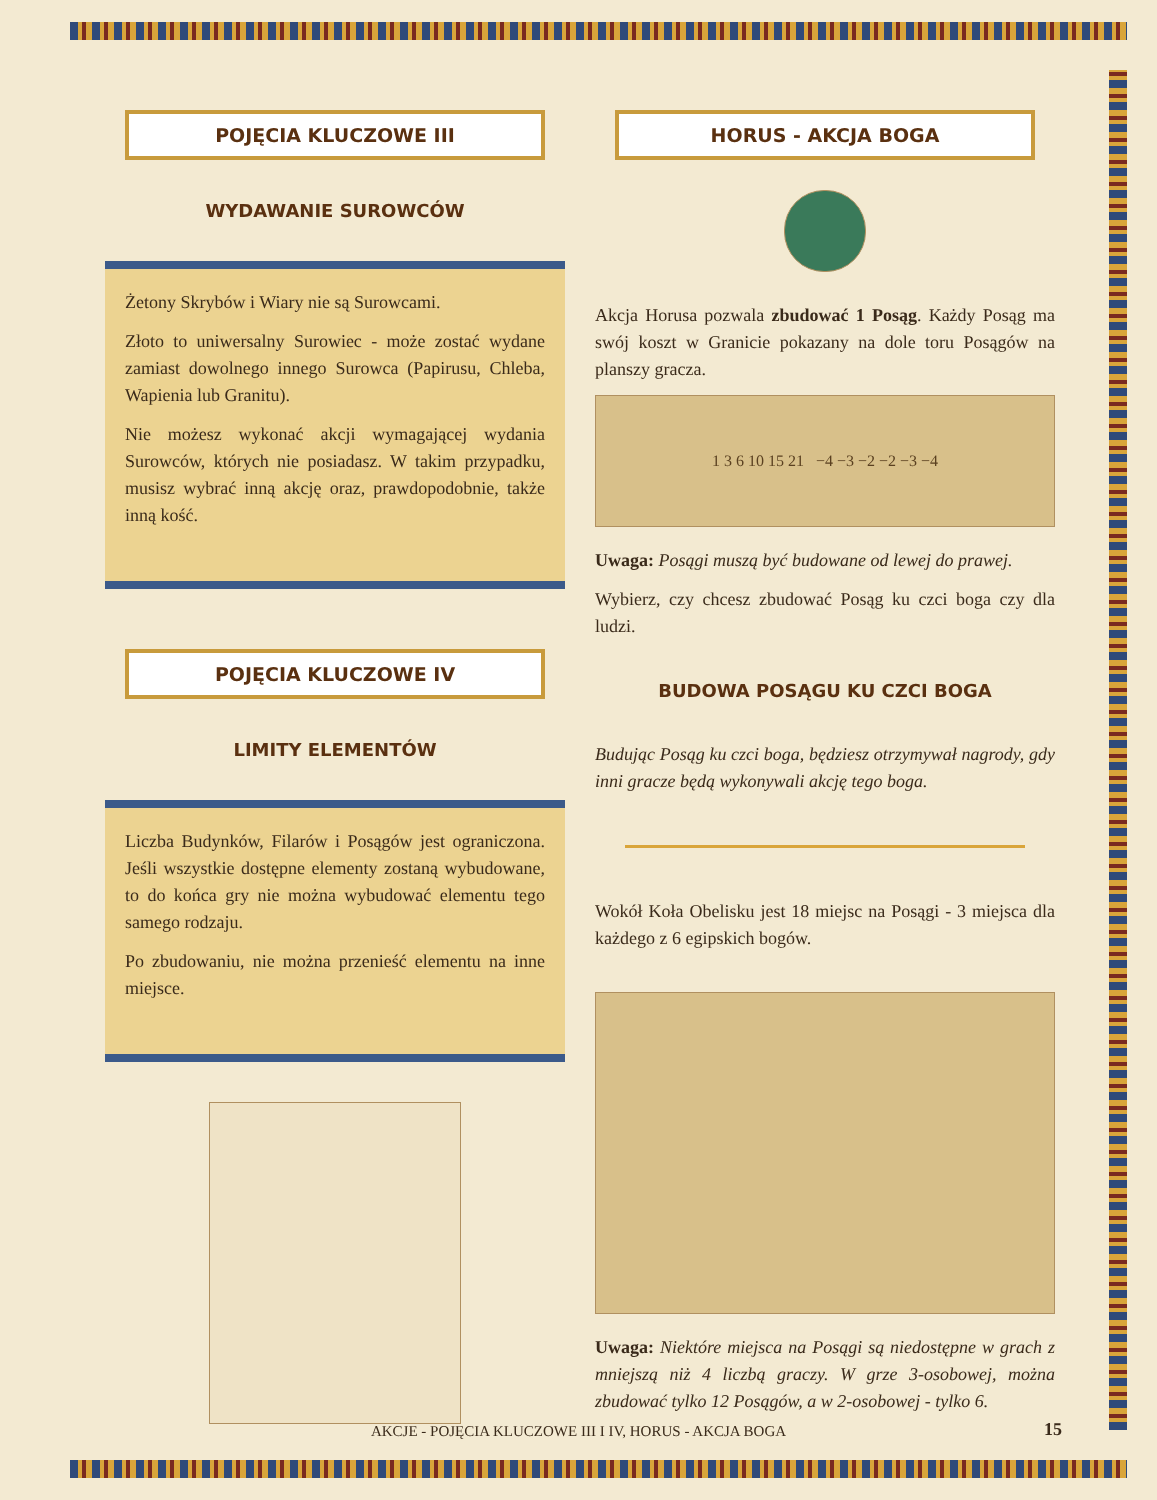POJĘCIA KLUCZOWE III
WYDAWANIE SUROWCÓW
Żetony Skrybów i Wiary nie są Surowcami.
Złoto to uniwersalny Surowiec - może zostać wydane zamiast dowolnego innego Surowca (Papirusu, Chleba, Wapienia lub Granitu).
Nie możesz wykonać akcji wymagającej wydania Surowców, których nie posiadasz. W takim przypadku, musisz wybrać inną akcję oraz, prawdopodobnie, także inną kość.
POJĘCIA KLUCZOWE IV
LIMITY ELEMENTÓW
Liczba Budynków, Filarów i Posągów jest ograniczona. Jeśli wszystkie dostępne elementy zostaną wybudowane, to do końca gry nie można wybudować elementu tego samego rodzaju.
Po zbudowaniu, nie można przenieść elementu na inne miejsce.
HORUS - AKCJA BOGA
Akcja Horusa pozwala zbudować 1 Posąg. Każdy Posąg ma swój koszt w Granicie pokazany na dole toru Posągów na planszy gracza.
1 3 6 10 15 21 −4 −3 −2 −2 −3 −4
Uwaga: Posągi muszą być budowane od lewej do prawej.
Wybierz, czy chcesz zbudować Posąg ku czci boga czy dla ludzi.
BUDOWA POSĄGU KU CZCI BOGA
Budując Posąg ku czci boga, będziesz otrzymywał nagrody, gdy inni gracze będą wykonywali akcję tego boga.
Wokół Koła Obelisku jest 18 miejsc na Posągi - 3 miejsca dla każdego z 6 egipskich bogów.
Uwaga: Niektóre miejsca na Posągi są niedostępne w grach z mniejszą niż 4 liczbą graczy. W grze 3-osobowej, można zbudować tylko 12 Posągów, a w 2-osobowej - tylko 6.
AKCJE - POJĘCIA KLUCZOWE III I IV, HORUS - AKCJA BOGA
15